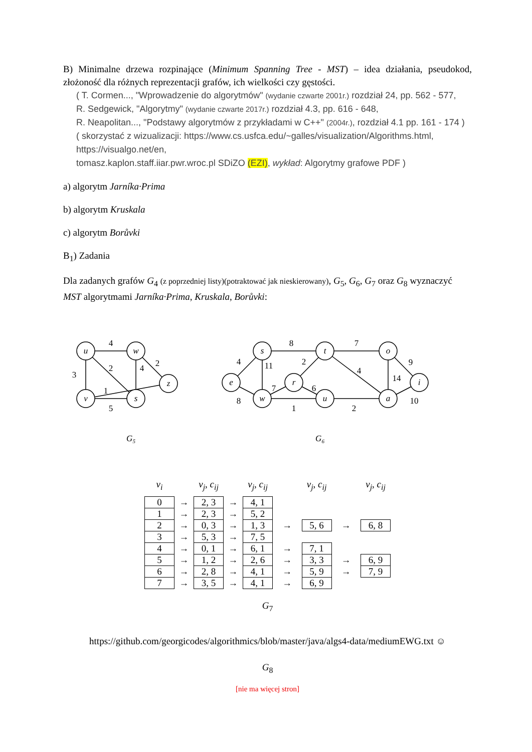B) Minimalne drzewa rozpinające (Minimum Spanning Tree - MST) – idea działania, pseudokod, złożoność dla różnych reprezentacji grafów, ich wielkości czy gęstości.
( T. Cormen..., "Wprowadzenie do algorytmów" (wydanie czwarte 2001r.) rozdział 24, pp. 562 - 577,
R. Sedgewick, "Algorytmy" (wydanie czwarte 2017r.) rozdział 4.3, pp. 616 - 648,
R. Neapolitan..., "Podstawy algorytmów z przykładami w C++" (2004r.), rozdział 4.1 pp. 161 - 174 )
( skorzystać z wizualizacji: https://www.cs.usfca.edu/~galles/visualization/Algorithms.html,
https://visualgo.net/en,
tomasz.kaplon.staff.iiar.pwr.wroc.pl SDiZO (EZI), wykład: Algorytmy grafowe PDF )
a) algorytm Jarníka·Prima
b) algorytm Kruskala
c) algorytm Borůvki
B<sub>1</sub>) Zadania
Dla zadanych grafów G<sub>4</sub> (z poprzedniej listy)(potraktować jak nieskierowany), G<sub>5</sub>, G<sub>6</sub>, G<sub>7</sub> oraz G<sub>8</sub> wyznaczyć MST algorytmami Jarníka·Prima, Kruskala, Borůvki:
u
w
z
v
s
s
t
o
e
r
i
w
u
a
4
2
2
4
3
1
5
8
7
4
11
2
4
9
14
7
6
8
1
2
10
G5
G6
| v<sub>i</sub> | | v<sub>j</sub> , c<sub>ij</sub> | | v<sub>j</sub> , c<sub>ij</sub> | | v<sub>j</sub> , c<sub>ij</sub> | | v<sub>j</sub> , c<sub>ij</sub> |
| 0 | → | 2, 3 | → | 4, 1 | | | | |
| 1 | → | 2, 3 | → | 5, 2 | | | | |
| 2 | → | 0, 3 | → | 1, 3 | → | 5, 6 | → | 6, 8 |
| 3 | → | 5, 3 | → | 7, 5 | | | | |
| 4 | → | 0, 1 | → | 6, 1 | → | 7, 1 | | |
| 5 | → | 1, 2 | → | 2, 6 | → | 3, 3 | → | 6, 9 |
| 6 | → | 2, 8 | → | 4, 1 | → | 5, 9 | → | 7, 9 |
| 7 | → | 3, 5 | → | 4, 1 | → | 6, 9 | | |
G<sub>7</sub>
https://github.com/georgicodes/algorithmics/blob/master/java/algs4-data/mediumEWG.txt ☺
G<sub>8</sub>
[nie ma więcej stron]